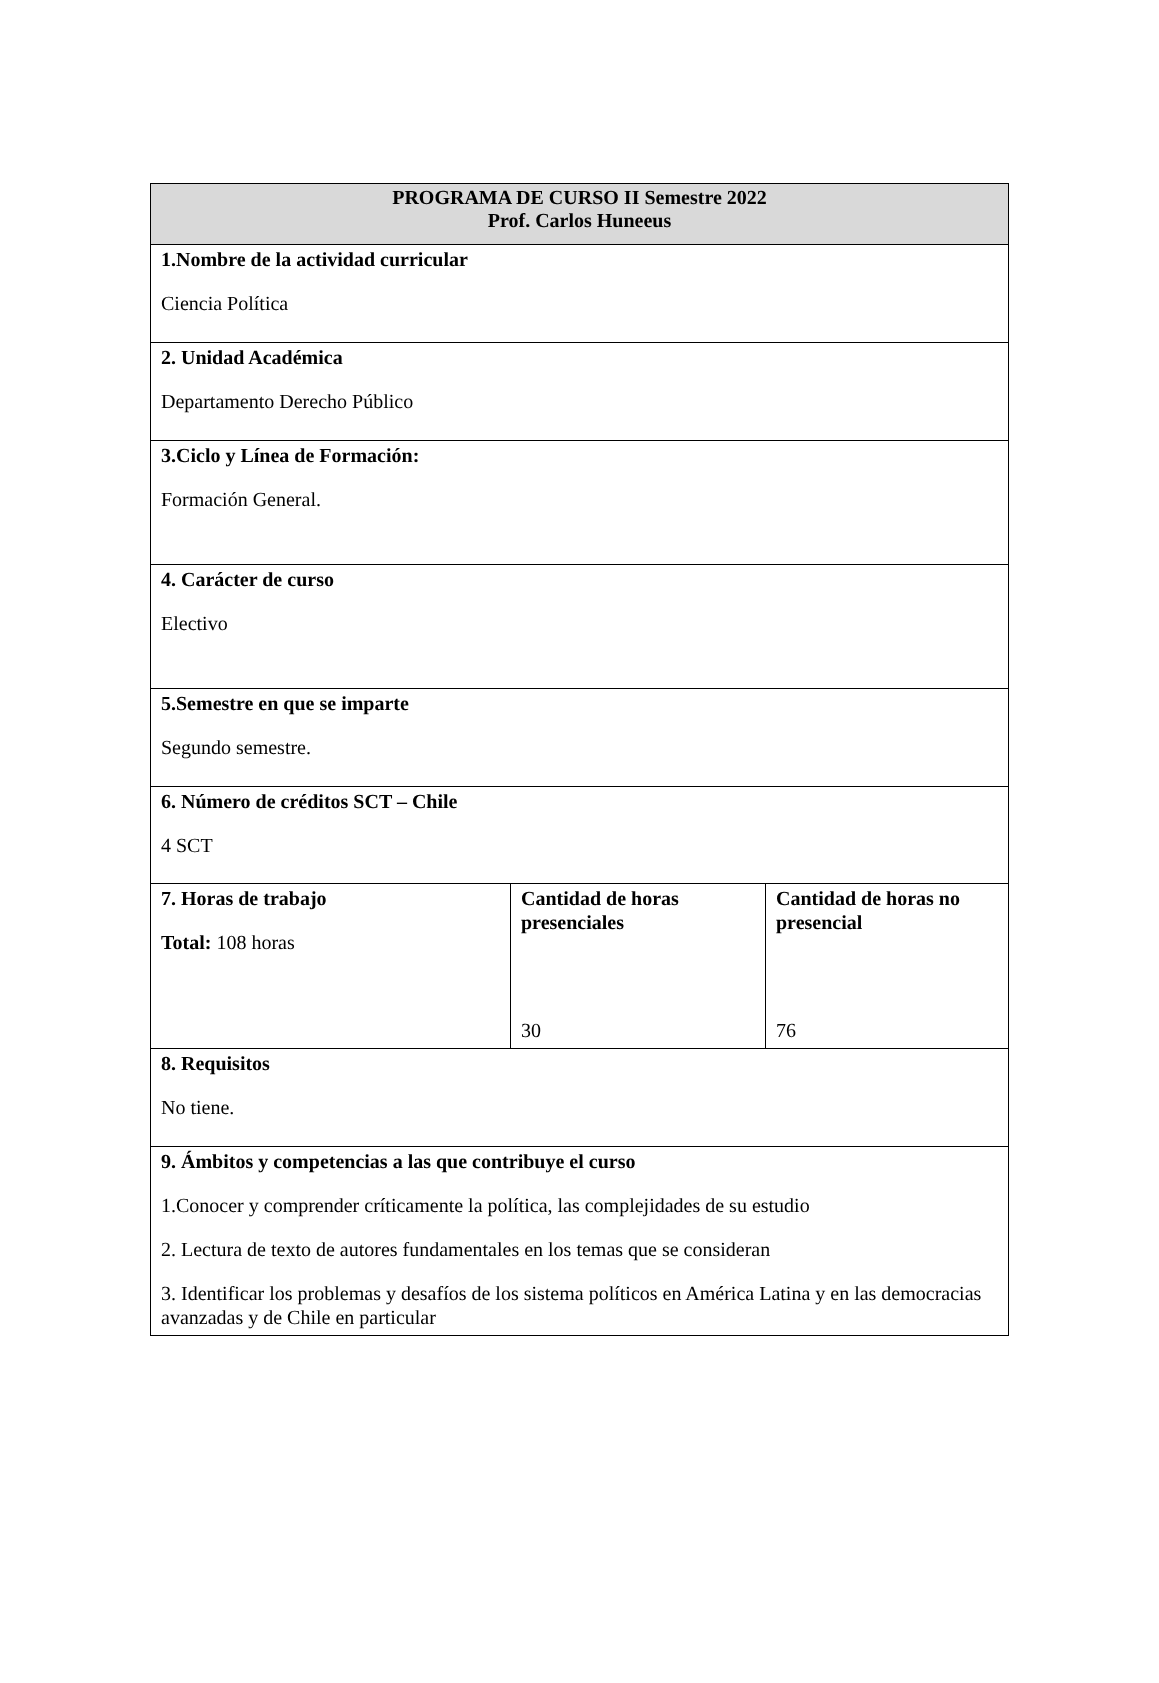| PROGRAMA DE CURSO II Semestre 2022 Prof. Carlos Huneeus | | |
| --- | --- | --- |
| 1.Nombre de la actividad curricular Ciencia Política | | |
| 2. Unidad Académica Departamento Derecho Público | | |
| 3.Ciclo y Línea de Formación: Formación General. | | |
| 4. Carácter de curso Electivo | | |
| 5.Semestre en que se imparte Segundo semestre. | | |
| 6. Número de créditos SCT – Chile 4 SCT | | |
| 7. Horas de trabajo Total: 108 horas | Cantidad de horas presenciales 30 | Cantidad de horas no presencial 76 |
| 8. Requisitos No tiene. | | |
| 9. Ámbitos y competencias a las que contribuye el curso 1.Conocer y comprender críticamente la política, las complejidades de su estudio 2. Lectura de texto de autores fundamentales en los temas que se consideran 3. Identificar los problemas y desafíos de los sistema políticos en América Latina y en las democracias avanzadas y de Chile en particular | | |